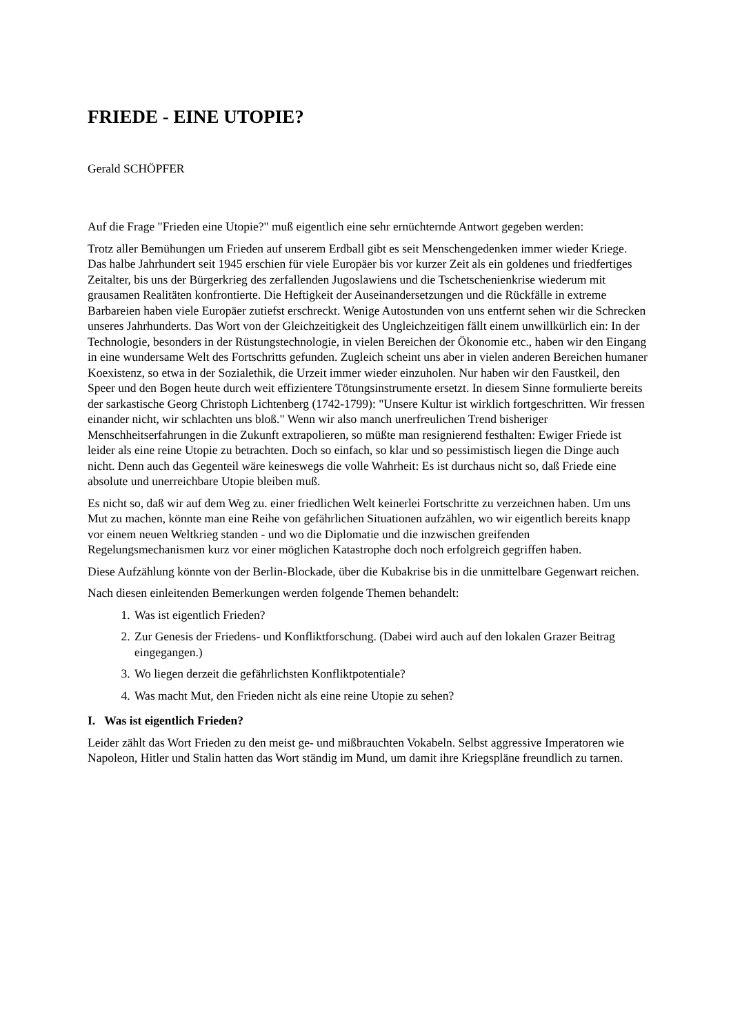FRIEDE - EINE UTOPIE?
Gerald SCHÖPFER
Auf die Frage "Frieden eine Utopie?" muß eigentlich eine sehr ernüchternde Antwort gegeben werden:
Trotz aller Bemühungen um Frieden auf unserem Erdball gibt es seit Menschengedenken immer wieder Kriege. Das halbe Jahrhundert seit 1945 erschien für viele Europäer bis vor kurzer Zeit als ein goldenes und friedfertiges Zeitalter, bis uns der Bürgerkrieg des zerfallenden Jugoslawiens und die Tschetschenienkrise wiederum mit grausamen Realitäten konfrontierte. Die Heftigkeit der Auseinandersetzungen und die Rückfälle in extreme Barbareien haben viele Europäer zutiefst erschreckt. Wenige Autostunden von uns entfernt sehen wir die Schrecken unseres Jahrhunderts. Das Wort von der Gleichzeitigkeit des Ungleichzeitigen fällt einem unwillkürlich ein: In der Technologie, besonders in der Rüstungstechnologie, in vielen Bereichen der Ökonomie etc., haben wir den Eingang in eine wundersame Welt des Fortschritts gefunden. Zugleich scheint uns aber in vielen anderen Bereichen humaner Koexistenz, so etwa in der Sozialethik, die Urzeit immer wieder einzuholen. Nur haben wir den Faustkeil, den Speer und den Bogen heute durch weit effizientere Tötungsinstrumente ersetzt. In diesem Sinne formulierte bereits der sarkastische Georg Christoph Lichtenberg (1742-1799): "Unsere Kultur ist wirklich fortgeschritten. Wir fressen einander nicht, wir schlachten uns bloß." Wenn wir also manch unerfreulichen Trend bisheriger Menschheitserfahrungen in die Zukunft extrapolieren, so müßte man resignierend festhalten: Ewiger Friede ist leider als eine reine Utopie zu betrachten. Doch so einfach, so klar und so pessimistisch liegen die Dinge auch nicht. Denn auch das Gegenteil wäre keineswegs die volle Wahrheit: Es ist durchaus nicht so, daß Friede eine absolute und unerreichbare Utopie bleiben muß.
Es nicht so, daß wir auf dem Weg zu. einer friedlichen Welt keinerlei Fortschritte zu verzeichnen haben. Um uns Mut zu machen, könnte man eine Reihe von gefährlichen Situationen aufzählen, wo wir eigentlich bereits knapp vor einem neuen Weltkrieg standen - und wo die Diplomatie und die inzwischen greifenden Regelungsmechanismen kurz vor einer möglichen Katastrophe doch noch erfolgreich gegriffen haben.
Diese Aufzählung könnte von der Berlin-Blockade, über die Kubakrise bis in die unmittelbare Gegenwart reichen.
Nach diesen einleitenden Bemerkungen werden folgende Themen behandelt:
1. Was ist eigentlich Frieden?
2. Zur Genesis der Friedens- und Konfliktforschung. (Dabei wird auch auf den lokalen Grazer Beitrag eingegangen.)
3. Wo liegen derzeit die gefährlichsten Konfliktpotentiale?
4. Was macht Mut, den Frieden nicht als eine reine Utopie zu sehen?
I. Was ist eigentlich Frieden?
Leider zählt das Wort Frieden zu den meist ge- und mißbrauchten Vokabeln. Selbst aggressive Imperatoren wie Napoleon, Hitler und Stalin hatten das Wort ständig im Mund, um damit ihre Kriegspläne freundlich zu tarnen.